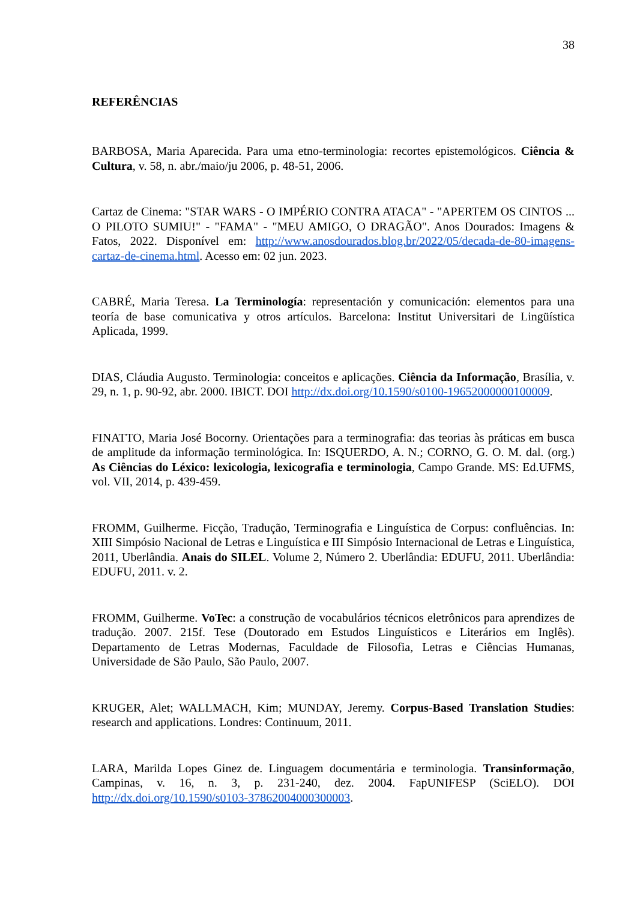38
REFERÊNCIAS
BARBOSA, Maria Aparecida. Para uma etno-terminologia: recortes epistemológicos. Ciência & Cultura, v. 58, n. abr./maio/ju 2006, p. 48-51, 2006.
Cartaz de Cinema: "STAR WARS - O IMPÉRIO CONTRA ATACA" - "APERTEM OS CINTOS ... O PILOTO SUMIU!" - "FAMA" - "MEU AMIGO, O DRAGÃO". Anos Dourados: Imagens & Fatos, 2022. Disponível em: http://www.anosdourados.blog.br/2022/05/decada-de-80-imagens-cartaz-de-cinema.html. Acesso em: 02 jun. 2023.
CABRÉ, Maria Teresa. La Terminología: representación y comunicación: elementos para una teoría de base comunicativa y otros artículos. Barcelona: Institut Universitari de Lingüística Aplicada, 1999.
DIAS, Cláudia Augusto. Terminologia: conceitos e aplicações. Ciência da Informação, Brasília, v. 29, n. 1, p. 90-92, abr. 2000. IBICT. DOI http://dx.doi.org/10.1590/s0100-19652000000100009.
FINATTO, Maria José Bocorny. Orientações para a terminografia: das teorias às práticas em busca de amplitude da informação terminológica. In: ISQUERDO, A. N.; CORNO, G. O. M. dal. (org.) As Ciências do Léxico: lexicologia, lexicografia e terminologia, Campo Grande. MS: Ed.UFMS, vol. VII, 2014, p. 439-459.
FROMM, Guilherme. Ficção, Tradução, Terminografia e Linguística de Corpus: confluências. In: XIII Simpósio Nacional de Letras e Linguística e III Simpósio Internacional de Letras e Linguística, 2011, Uberlândia. Anais do SILEL. Volume 2, Número 2. Uberlândia: EDUFU, 2011. Uberlândia: EDUFU, 2011. v. 2.
FROMM, Guilherme. VoTec: a construção de vocabulários técnicos eletrônicos para aprendizes de tradução. 2007. 215f. Tese (Doutorado em Estudos Linguísticos e Literários em Inglês). Departamento de Letras Modernas, Faculdade de Filosofia, Letras e Ciências Humanas, Universidade de São Paulo, São Paulo, 2007.
KRUGER, Alet; WALLMACH, Kim; MUNDAY, Jeremy. Corpus-Based Translation Studies: research and applications. Londres: Continuum, 2011.
LARA, Marilda Lopes Ginez de. Linguagem documentária e terminologia. Transinformação, Campinas, v. 16, n. 3, p. 231-240, dez. 2004. FapUNIFESP (SciELO). DOI http://dx.doi.org/10.1590/s0103-37862004000300003.